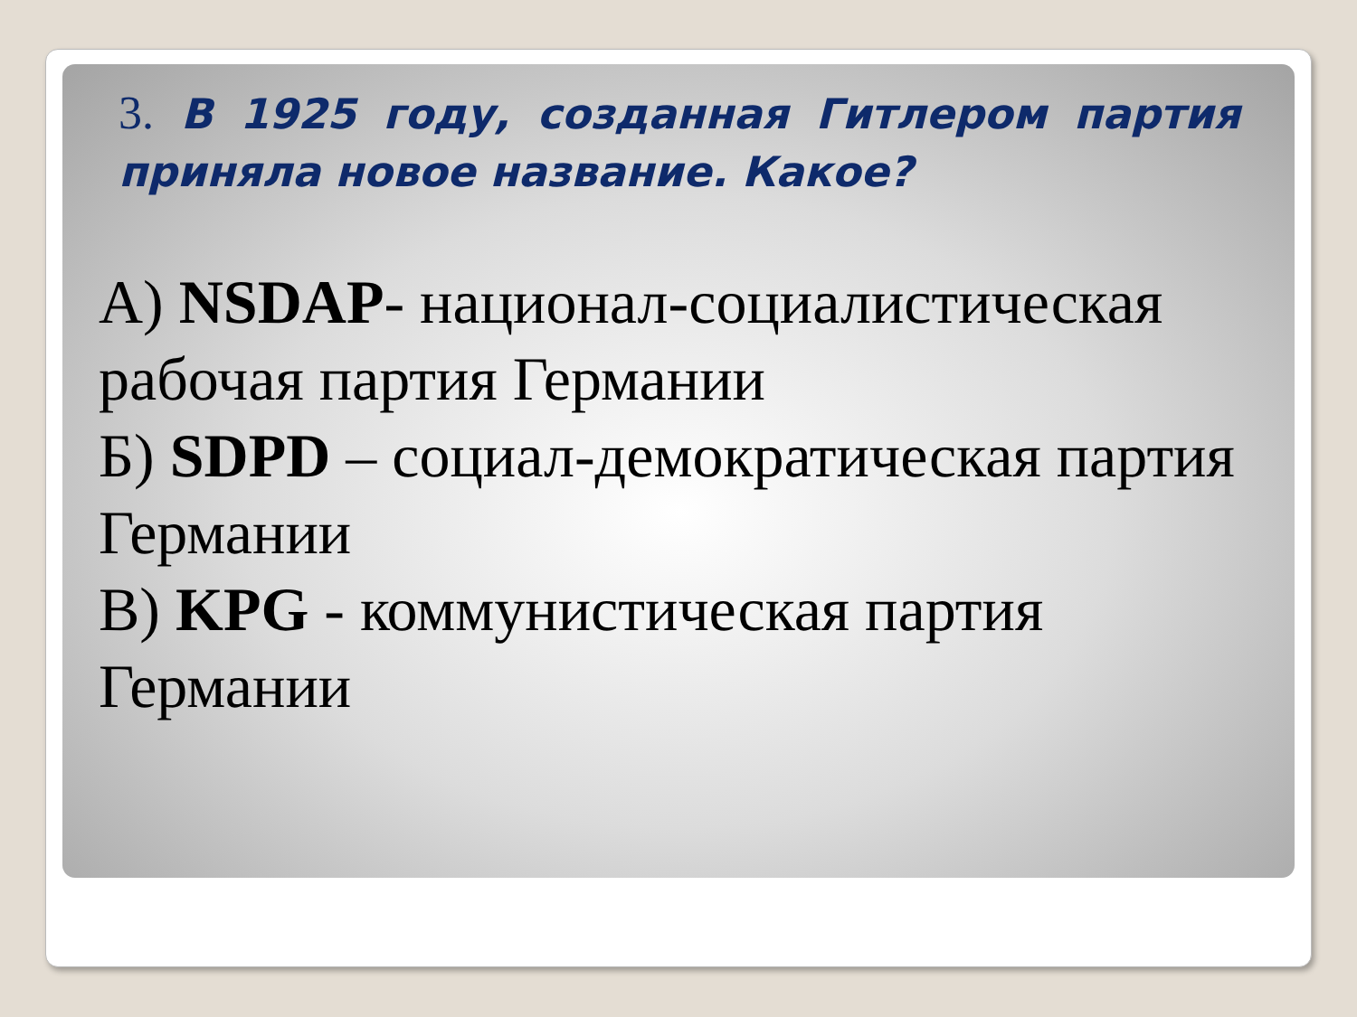3. В 1925 году, созданная Гитлером партия приняла новое название. Какое?
А) NSDAP- национал-социалистическая рабочая партия Германии
Б) SDPD – социал-демократическая партия Германии
В) KPG - коммунистическая партия Германии